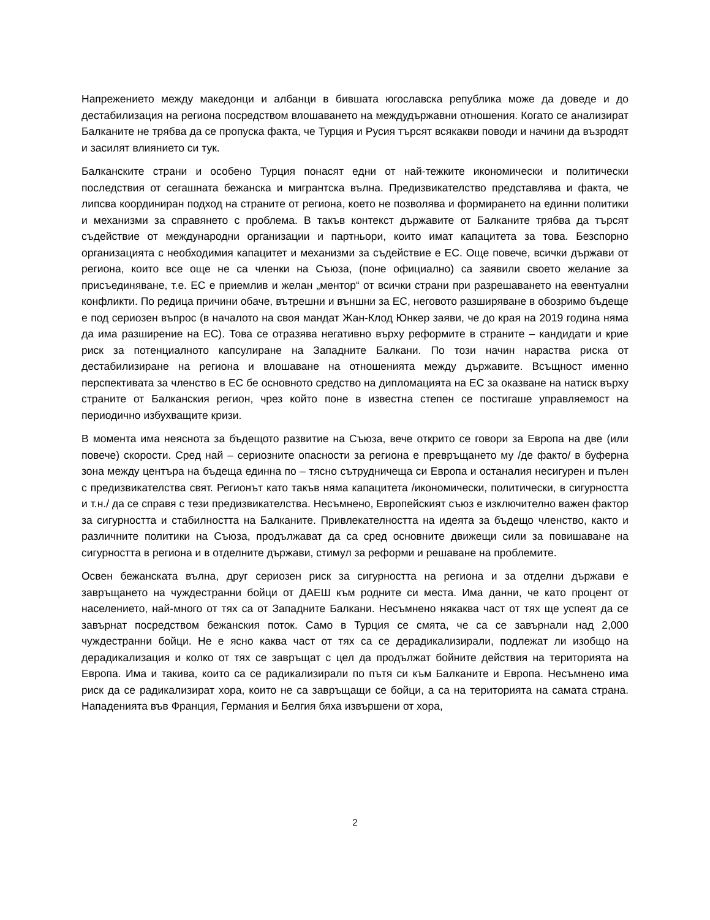Напрежението между македонци и албанци в бившата югославска република може да доведе и до дестабилизация на региона посредством влошаването на междудържавни отношения. Когато се анализират Балканите не трябва да се пропуска факта, че Турция и Русия търсят всякакви поводи и начини да възродят и засилят влиянието си тук.
Балканските страни и особено Турция понасят едни от най-тежките икономически и политически последствия от сегашната бежанска и мигрантска вълна. Предизвикателство представлява и факта, че липсва координиран подход на страните от региона, което не позволява и формирането на единни политики и механизми за справянето с проблема. В такъв контекст държавите от Балканите трябва да търсят съдействие от международни организации и партньори, които имат капацитета за това. Безспорно организацията с необходимия капацитет и механизми за съдействие е ЕС. Още повече, всички държави от региона, които все още не са членки на Съюза, (поне официално) са заявили своето желание за присъединяване, т.е. ЕС е приемлив и желан „ментор“ от всички страни при разрешаването на евентуални конфликти. По редица причини обаче, вътрешни и външни за ЕС, неговото разширяване в обозримо бъдеще е под сериозен въпрос (в началото на своя мандат Жан-Клод Юнкер заяви, че до края на 2019 година няма да има разширение на ЕС). Това се отразява негативно върху реформите в страните – кандидати и крие риск за потенциалното капсулиране на Западните Балкани. По този начин нараства риска от дестабилизиране на региона и влошаване на отношенията между държавите. Всъщност именно перспективата за членство в ЕС бе основното средство на дипломацията на ЕС за оказване на натиск върху страните от Балканския регион, чрез който поне в известна степен се постигаше управляемост на периодично избухващите кризи.
В момента има неяснота за бъдещото развитие на Съюза, вече открито се говори за Европа на две (или повече) скорости. Сред най – сериозните опасности за региона е превръщането му /де факто/ в буферна зона между центъра на бъдеща единна по – тясно сътрудничеща си Европа и останалия несигурен и пълен с предизвикателства свят. Регионът като такъв няма капацитета /икономически, политически, в сигурността и т.н./ да се справя с тези предизвикателства. Несъмнено, Европейският съюз е изключително важен фактор за сигурността и стабилността на Балканите. Привлекателността на идеята за бъдещо членство, както и различните политики на Съюза, продължават да са сред основните движещи сили за повишаване на сигурността в региона и в отделните държави, стимул за реформи и решаване на проблемите.
Освен бежанската вълна, друг сериозен риск за сигурността на региона и за отделни държави е завръщането на чуждестранни бойци от ДАЕШ към родните си места. Има данни, че като процент от населението, най-много от тях са от Западните Балкани. Несъмнено някаква част от тях ще успеят да се завърнат посредством бежанския поток. Само в Турция се смята, че са се завърнали над 2,000 чуждестранни бойци. Не е ясно каква част от тях са се дерадикализирали, подлежат ли изобщо на дерадикализация и колко от тях се завръщат с цел да продължат бойните действия на територията на Европа. Има и такива, които са се радикализирали по пътя си към Балканите и Европа. Несъмнено има риск да се радикализират хора, които не са завръщащи се бойци, а са на територията на самата страна. Нападенията във Франция, Германия и Белгия бяха извършени от хора,
2